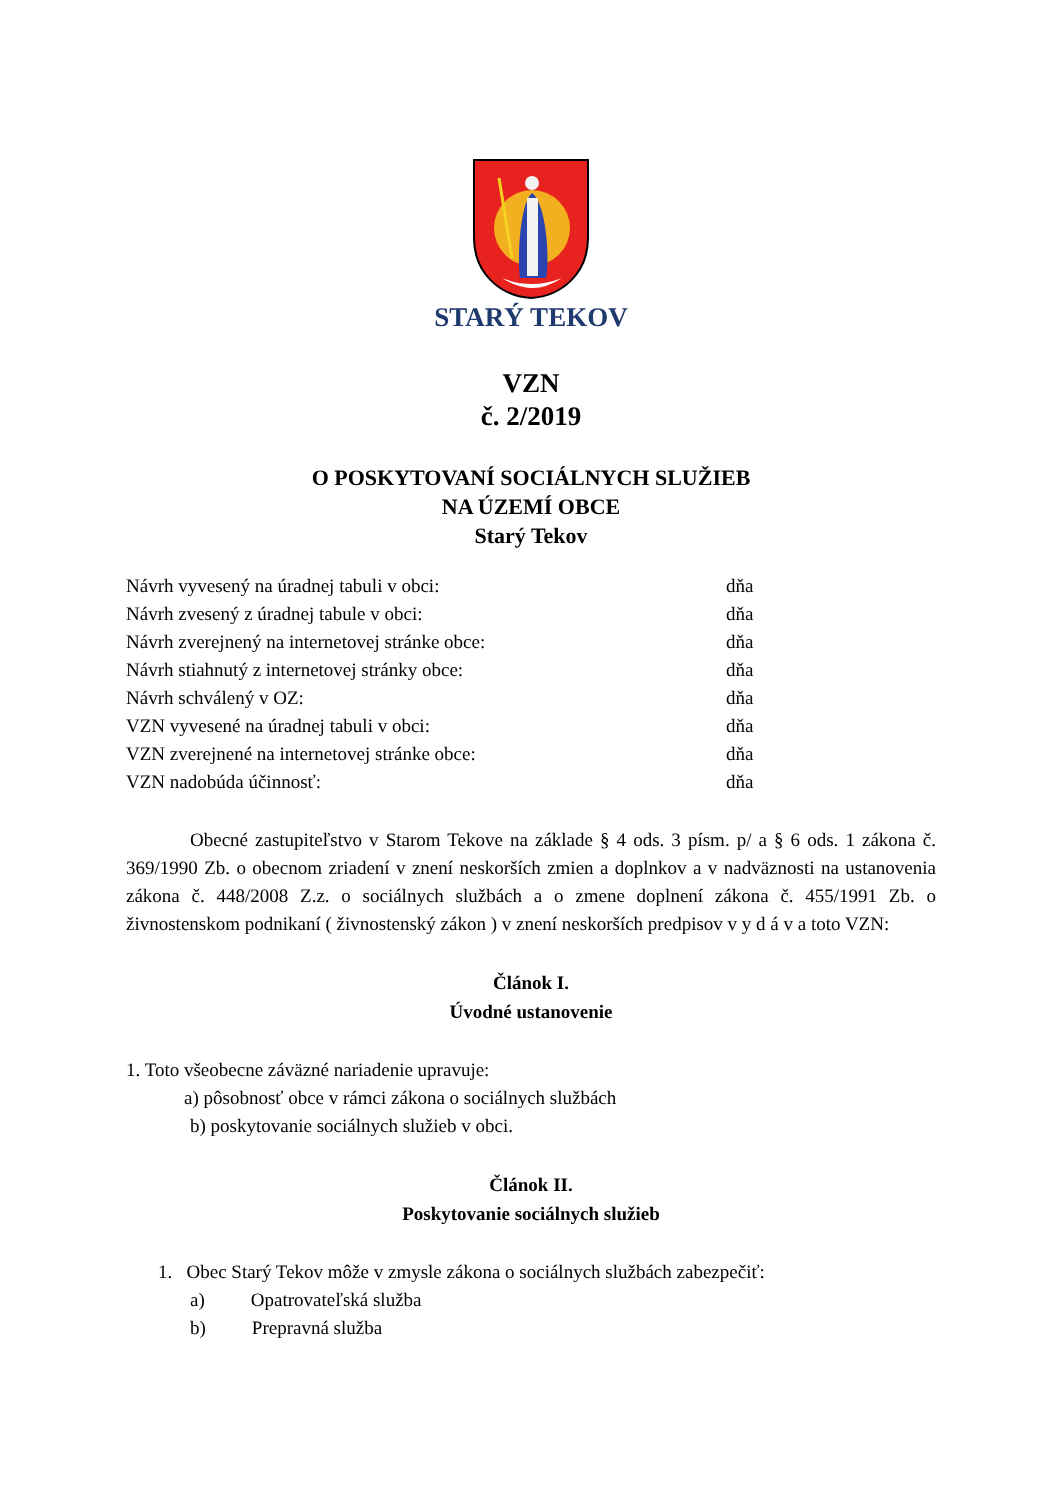STARÝ TEKOV
VZN
č. 2/2019
O POSKYTOVANÍ SOCIÁLNYCH SLUŽIEB
NA ÚZEMÍ OBCE
Starý Tekov
| Návrh vyvesený na úradnej tabuli v obci: | dňa |
| Návrh zvesený z úradnej tabule v obci: | dňa |
| Návrh zverejnený na internetovej stránke obce: | dňa |
| Návrh stiahnutý z internetovej stránky obce: | dňa |
| Návrh schválený v OZ: | dňa |
| VZN vyvesené na úradnej tabuli v obci: | dňa |
| VZN zverejnené na internetovej stránke obce: | dňa |
| VZN nadobúda účinnosť: | dňa |
Obecné zastupiteľstvo v Starom Tekove na základe § 4 ods. 3 písm. p/ a § 6 ods. 1 zákona č. 369/1990 Zb. o obecnom zriadení v znení neskorších zmien a doplnkov a v nadväznosti na ustanovenia zákona č. 448/2008 Z.z. o sociálnych službách a o zmene doplnení zákona č. 455/1991 Zb. o živnostenskom podnikaní ( živnostenský zákon ) v znení neskorších predpisov v y d á v a toto VZN:
Článok I.
Úvodné ustanovenie
1. Toto všeobecne záväzné nariadenie upravuje:
a) pôsobnosť obce v rámci zákona o sociálnych službách
b) poskytovanie sociálnych služieb v obci.
Článok II.
Poskytovanie sociálnych služieb
1. Obec Starý Tekov môže v zmysle zákona o sociálnych službách zabezpečiť:
a) Opatrovateľská služba
b) Prepravná služba